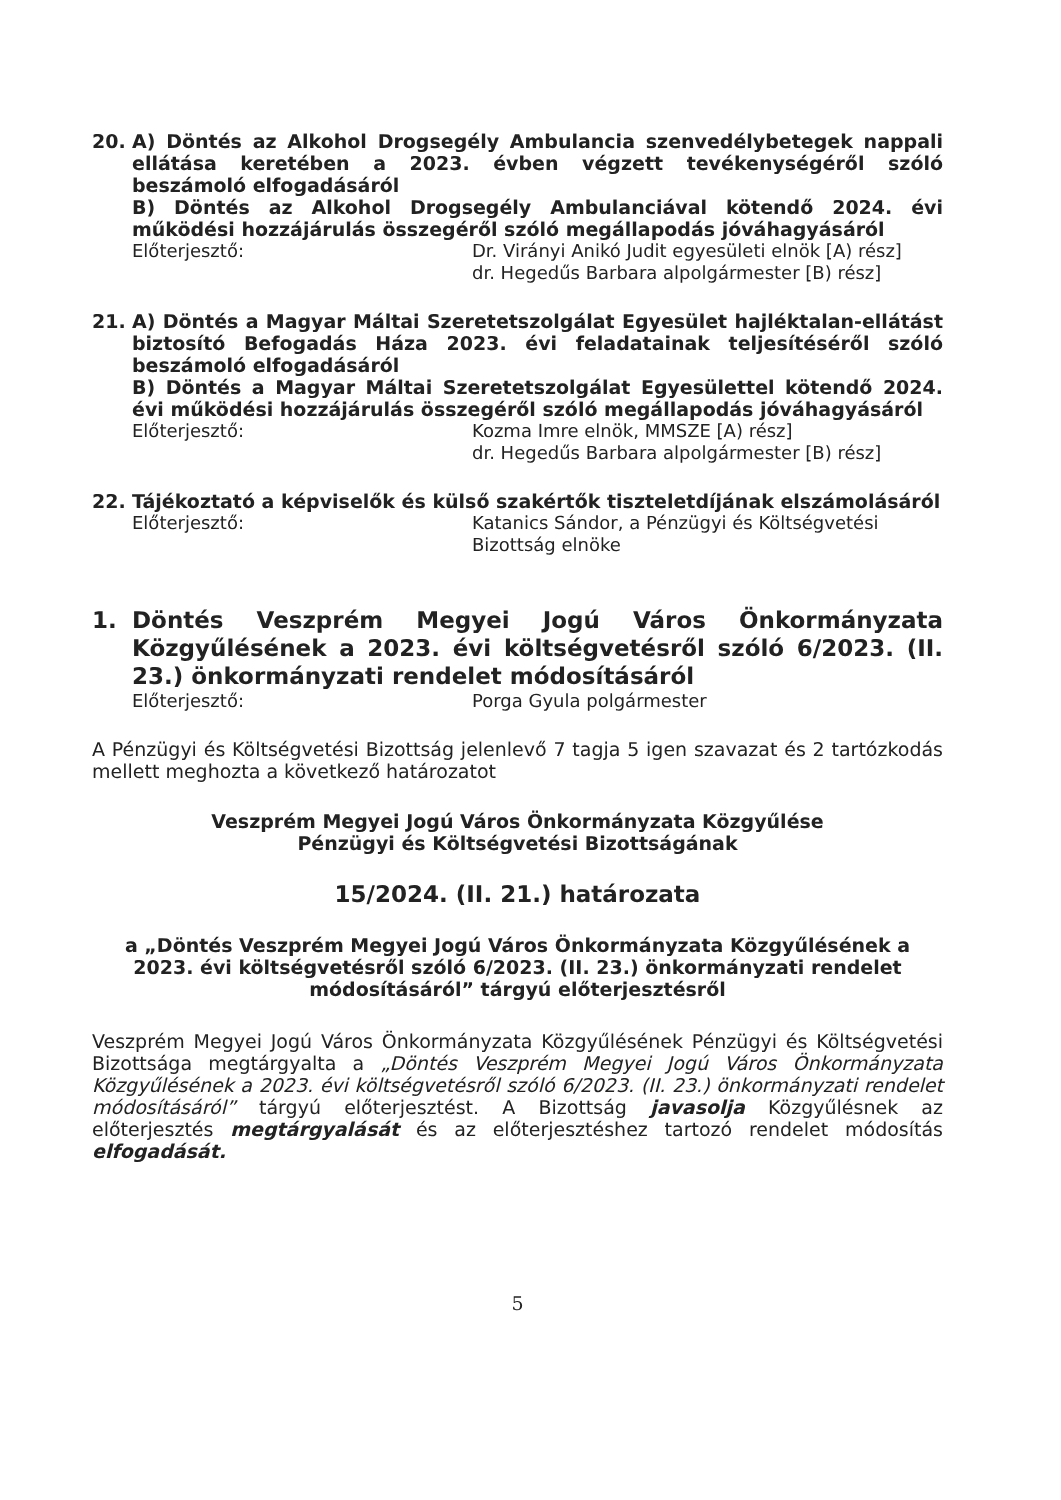20. A) Döntés az Alkohol Drogsegély Ambulancia szenvedélybetegek nappali ellátása keretében a 2023. évben végzett tevékenységéről szóló beszámoló elfogadásáról
B) Döntés az Alkohol Drogsegély Ambulanciával kötendő 2024. évi működési hozzájárulás összegéről szóló megállapodás jóváhagyásáról
Előterjesztő: Dr. Virányi Anikó Judit egyesületi elnök [A) rész]
dr. Hegedűs Barbara alpolgármester [B) rész]
21. A) Döntés a Magyar Máltai Szeretetszolgálat Egyesület hajléktalan-ellátást biztosító Befogadás Háza 2023. évi feladatainak teljesítéséről szóló beszámoló elfogadásáról
B) Döntés a Magyar Máltai Szeretetszolgálat Egyesülettel kötendő 2024. évi működési hozzájárulás összegéről szóló megállapodás jóváhagyásáról
Előterjesztő: Kozma Imre elnök, MMSZE [A) rész]
dr. Hegedűs Barbara alpolgármester [B) rész]
22. Tájékoztató a képviselők és külső szakértők tiszteletdíjának elszámolásáról
Előterjesztő: Katanics Sándor, a Pénzügyi és Költségvetési Bizottság elnöke
1. Döntés Veszprém Megyei Jogú Város Önkormányzata Közgyűlésének a 2023. évi költségvetésről szóló 6/2023. (II. 23.) önkormányzati rendelet módosításáról
Előterjesztő: Porga Gyula polgármester
A Pénzügyi és Költségvetési Bizottság jelenlevő 7 tagja 5 igen szavazat és 2 tartózkodás mellett meghozta a következő határozatot
Veszprém Megyei Jogú Város Önkormányzata Közgyűlése
Pénzügyi és Költségvetési Bizottságának
15/2024. (II. 21.) határozata
a „Döntés Veszprém Megyei Jogú Város Önkormányzata Közgyűlésének a 2023. évi költségvetésről szóló 6/2023. (II. 23.) önkormányzati rendelet módosításáról” tárgyú előterjesztésről
Veszprém Megyei Jogú Város Önkormányzata Közgyűlésének Pénzügyi és Költségvetési Bizottsága megtárgyalta a „Döntés Veszprém Megyei Jogú Város Önkormányzata Közgyűlésének a 2023. évi költségvetésről szóló 6/2023. (II. 23.) önkormányzati rendelet módosításáról” tárgyú előterjesztést. A Bizottság javasolja Közgyűlésnek az előterjesztés megtárgyalását és az előterjesztéshez tartozó rendelet módosítás elfogadását.
5